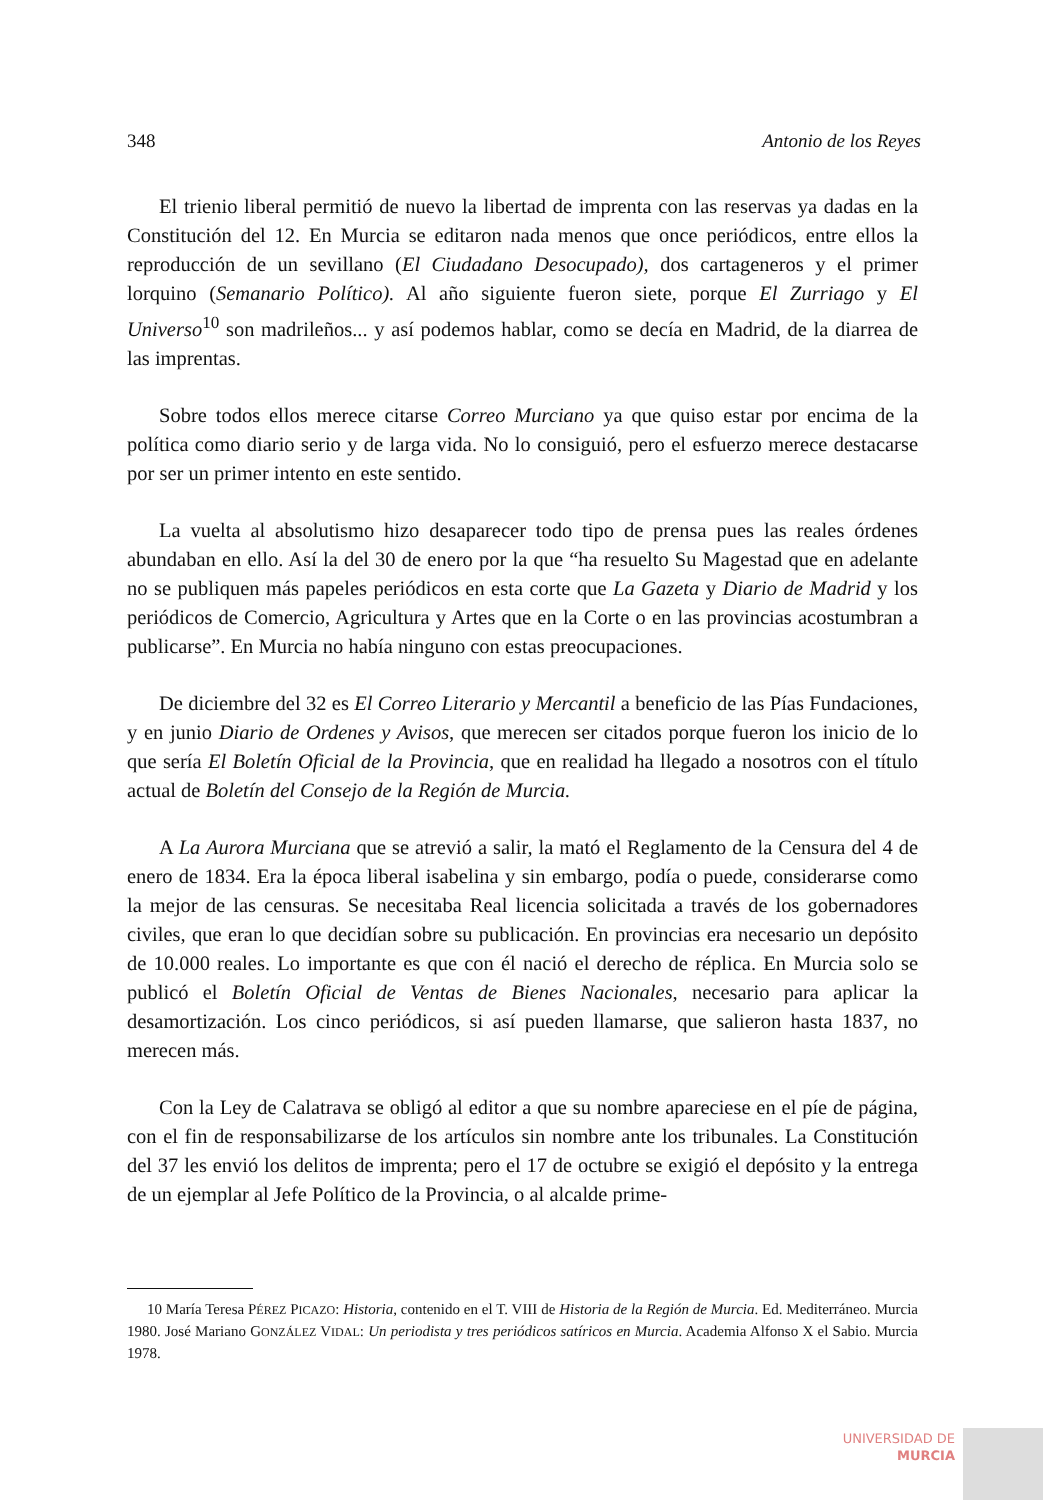348 Antonio de los Reyes
El trienio liberal permitió de nuevo la libertad de imprenta con las reservas ya dadas en la Constitución del 12. En Murcia se editaron nada menos que once periódicos, entre ellos la reproducción de un sevillano (El Ciudadano Desocupado), dos cartageneros y el primer lorquino (Semanario Político). Al año siguiente fueron siete, porque El Zurriago y El Universo<sup>10</sup> son madrileños... y así podemos hablar, como se decía en Madrid, de la diarrea de las imprentas.
Sobre todos ellos merece citarse Correo Murciano ya que quiso estar por encima de la política como diario serio y de larga vida. No lo consiguió, pero el esfuerzo merece destacarse por ser un primer intento en este sentido.
La vuelta al absolutismo hizo desaparecer todo tipo de prensa pues las reales órdenes abundaban en ello. Así la del 30 de enero por la que “ha resuelto Su Magestad que en adelante no se publiquen más papeles periódicos en esta corte que La Gazeta y Diario de Madrid y los periódicos de Comercio, Agricultura y Artes que en la Corte o en las provincias acostumbran a publicarse”. En Murcia no había ninguno con estas preocupaciones.
De diciembre del 32 es El Correo Literario y Mercantil a beneficio de las Pías Fundaciones, y en junio Diario de Ordenes y Avisos, que merecen ser citados porque fueron los inicio de lo que sería El Boletín Oficial de la Provincia, que en realidad ha llegado a nosotros con el título actual de Boletín del Consejo de la Región de Murcia.
A La Aurora Murciana que se atrevió a salir, la mató el Reglamento de la Censura del 4 de enero de 1834. Era la época liberal isabelina y sin embargo, podía o puede, considerarse como la mejor de las censuras. Se necesitaba Real licencia solicitada a través de los gobernadores civiles, que eran lo que decidían sobre su publicación. En provincias era necesario un depósito de 10.000 reales. Lo importante es que con él nació el derecho de réplica. En Murcia solo se publicó el Boletín Oficial de Ventas de Bienes Nacionales, necesario para aplicar la desamortización. Los cinco periódicos, si así pueden llamarse, que salieron hasta 1837, no merecen más.
Con la Ley de Calatrava se obligó al editor a que su nombre apareciese en el píe de página, con el fin de responsabilizarse de los artículos sin nombre ante los tribunales. La Constitución del 37 les envió los delitos de imprenta; pero el 17 de octubre se exigió el depósito y la entrega de un ejemplar al Jefe Político de la Provincia, o al alcalde prime-
10 María Teresa PÉREZ PICAZO: Historia, contenido en el T. VIII de Historia de la Región de Murcia. Ed. Mediterráneo. Murcia 1980. José Mariano GONZÁLEZ VIDAL: Un periodista y tres periódicos satíricos en Murcia. Academia Alfonso X el Sabio. Murcia 1978.
UNIVERSIDAD DE
MURCIA